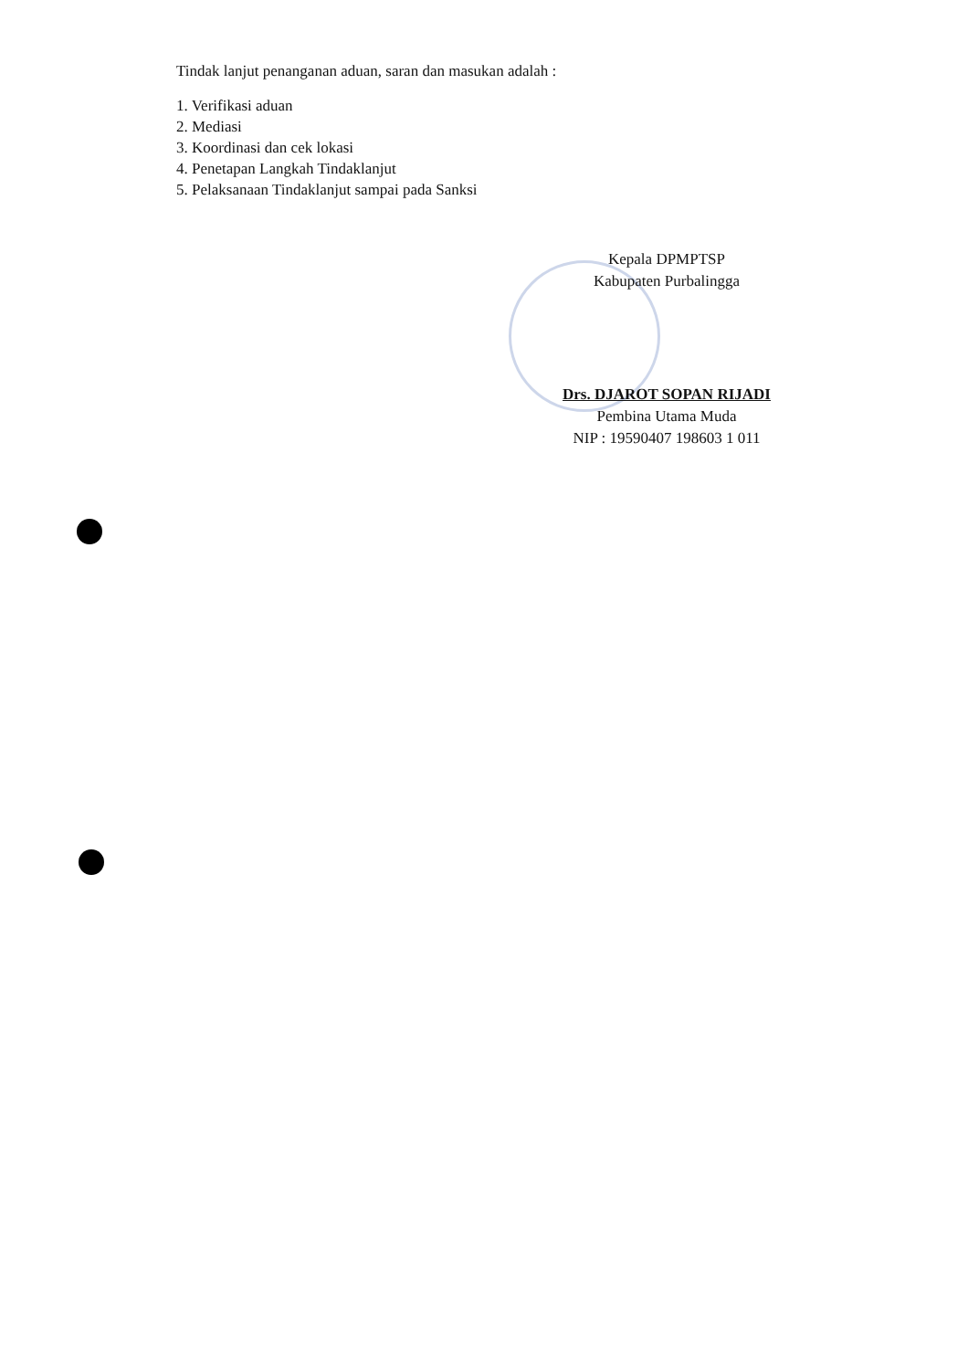Tindak lanjut penanganan aduan, saran dan masukan adalah :
1. Verifikasi aduan
2. Mediasi
3. Koordinasi dan cek lokasi
4. Penetapan Langkah Tindaklanjut
5. Pelaksanaan Tindaklanjut sampai pada Sanksi
Kepala DPMPTSP
Kabupaten Purbalingga
Drs. DJAROT SOPAN RIJADI
Pembina Utama Muda
NIP : 19590407 198603 1 011